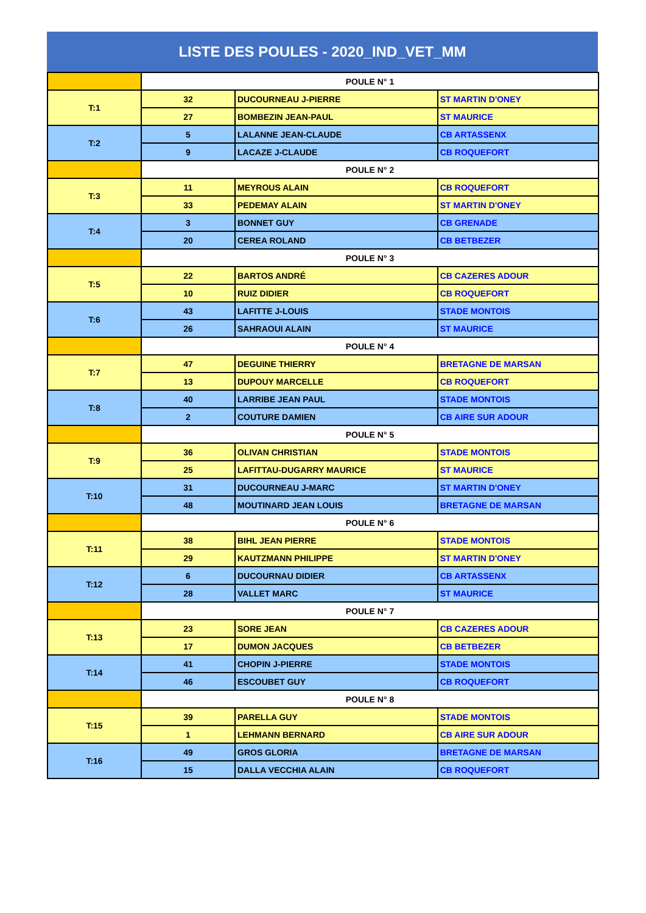LISTE DES POULES - 2020_IND_VET_MM
| | POULE N° 1 | | |
| T:1 | 32 | DUCOURNEAU J-PIERRE | ST MARTIN D'ONEY |
| | 27 | BOMBEZIN JEAN-PAUL | ST MAURICE |
| T:2 | 5 | LALANNE JEAN-CLAUDE | CB ARTASSENX |
| | 9 | LACAZE J-CLAUDE | CB ROQUEFORT |
| | POULE N° 2 | | |
| T:3 | 11 | MEYROUS ALAIN | CB ROQUEFORT |
| | 33 | PEDEMAY ALAIN | ST MARTIN D'ONEY |
| T:4 | 3 | BONNET GUY | CB GRENADE |
| | 20 | CEREA ROLAND | CB BETBEZER |
| | POULE N° 3 | | |
| T:5 | 22 | BARTOS ANDRÉ | CB CAZERES ADOUR |
| | 10 | RUIZ DIDIER | CB ROQUEFORT |
| T:6 | 43 | LAFITTE J-LOUIS | STADE MONTOIS |
| | 26 | SAHRAOUI ALAIN | ST MAURICE |
| | POULE N° 4 | | |
| T:7 | 47 | DEGUINE THIERRY | BRETAGNE DE MARSAN |
| | 13 | DUPOUY MARCELLE | CB ROQUEFORT |
| T:8 | 40 | LARRIBE JEAN PAUL | STADE MONTOIS |
| | 2 | COUTURE DAMIEN | CB AIRE SUR ADOUR |
| | POULE N° 5 | | |
| T:9 | 36 | OLIVAN CHRISTIAN | STADE MONTOIS |
| | 25 | LAFITTAU-DUGARRY MAURICE | ST MAURICE |
| T:10 | 31 | DUCOURNEAU J-MARC | ST MARTIN D'ONEY |
| | 48 | MOUTINARD JEAN LOUIS | BRETAGNE DE MARSAN |
| | POULE N° 6 | | |
| T:11 | 38 | BIHL JEAN PIERRE | STADE MONTOIS |
| | 29 | KAUTZMANN PHILIPPE | ST MARTIN D'ONEY |
| T:12 | 6 | DUCOURNAU DIDIER | CB ARTASSENX |
| | 28 | VALLET MARC | ST MAURICE |
| | POULE N° 7 | | |
| T:13 | 23 | SORE JEAN | CB CAZERES ADOUR |
| | 17 | DUMON JACQUES | CB BETBEZER |
| T:14 | 41 | CHOPIN J-PIERRE | STADE MONTOIS |
| | 46 | ESCOUBET GUY | CB ROQUEFORT |
| | POULE N° 8 | | |
| T:15 | 39 | PARELLA GUY | STADE MONTOIS |
| | 1 | LEHMANN BERNARD | CB AIRE SUR ADOUR |
| T:16 | 49 | GROS GLORIA | BRETAGNE DE MARSAN |
| | 15 | DALLA VECCHIA ALAIN | CB ROQUEFORT |